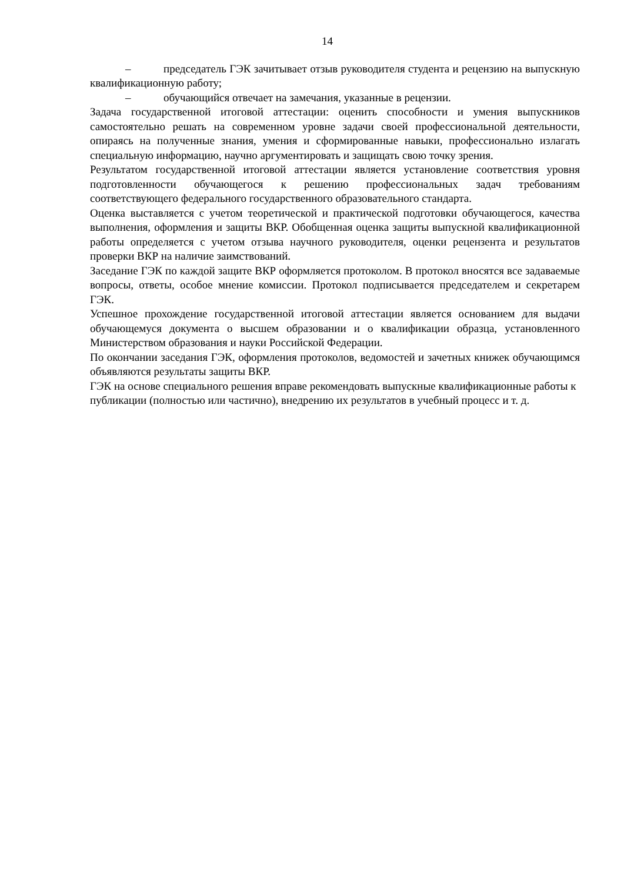14
– председатель ГЭК зачитывает отзыв руководителя студента и рецензию на выпускную квалификационную работу;
– обучающийся отвечает на замечания, указанные в рецензии.
Задача государственной итоговой аттестации: оценить способности и умения выпускников самостоятельно решать на современном уровне задачи своей профессиональной деятельности, опираясь на полученные знания, умения и сформированные навыки, профессионально излагать специальную информацию, научно аргументировать и защищать свою точку зрения.
Результатом государственной итоговой аттестации является установление соответствия уровня подготовленности обучающегося к решению профессиональных задач требованиям соответствующего федерального государственного образовательного стандарта.
Оценка выставляется с учетом теоретической и практической подготовки обучающегося, качества выполнения, оформления и защиты ВКР. Обобщенная оценка защиты выпускной квалификационной работы определяется с учетом отзыва научного руководителя, оценки рецензента и результатов проверки ВКР на наличие заимствований.
Заседание ГЭК по каждой защите ВКР оформляется протоколом. В протокол вносятся все задаваемые вопросы, ответы, особое мнение комиссии. Протокол подписывается председателем и секретарем ГЭК.
Успешное прохождение государственной итоговой аттестации является основанием для выдачи обучающемуся документа о высшем образовании и о квалификации образца, установленного Министерством образования и науки Российской Федерации.
По окончании заседания ГЭК, оформления протоколов, ведомостей и зачетных книжек обучающимся объявляются результаты защиты ВКР.
ГЭК на основе специального решения вправе рекомендовать выпускные квалификационные работы к публикации (полностью или частично), внедрению их результатов в учебный процесс и т. д.